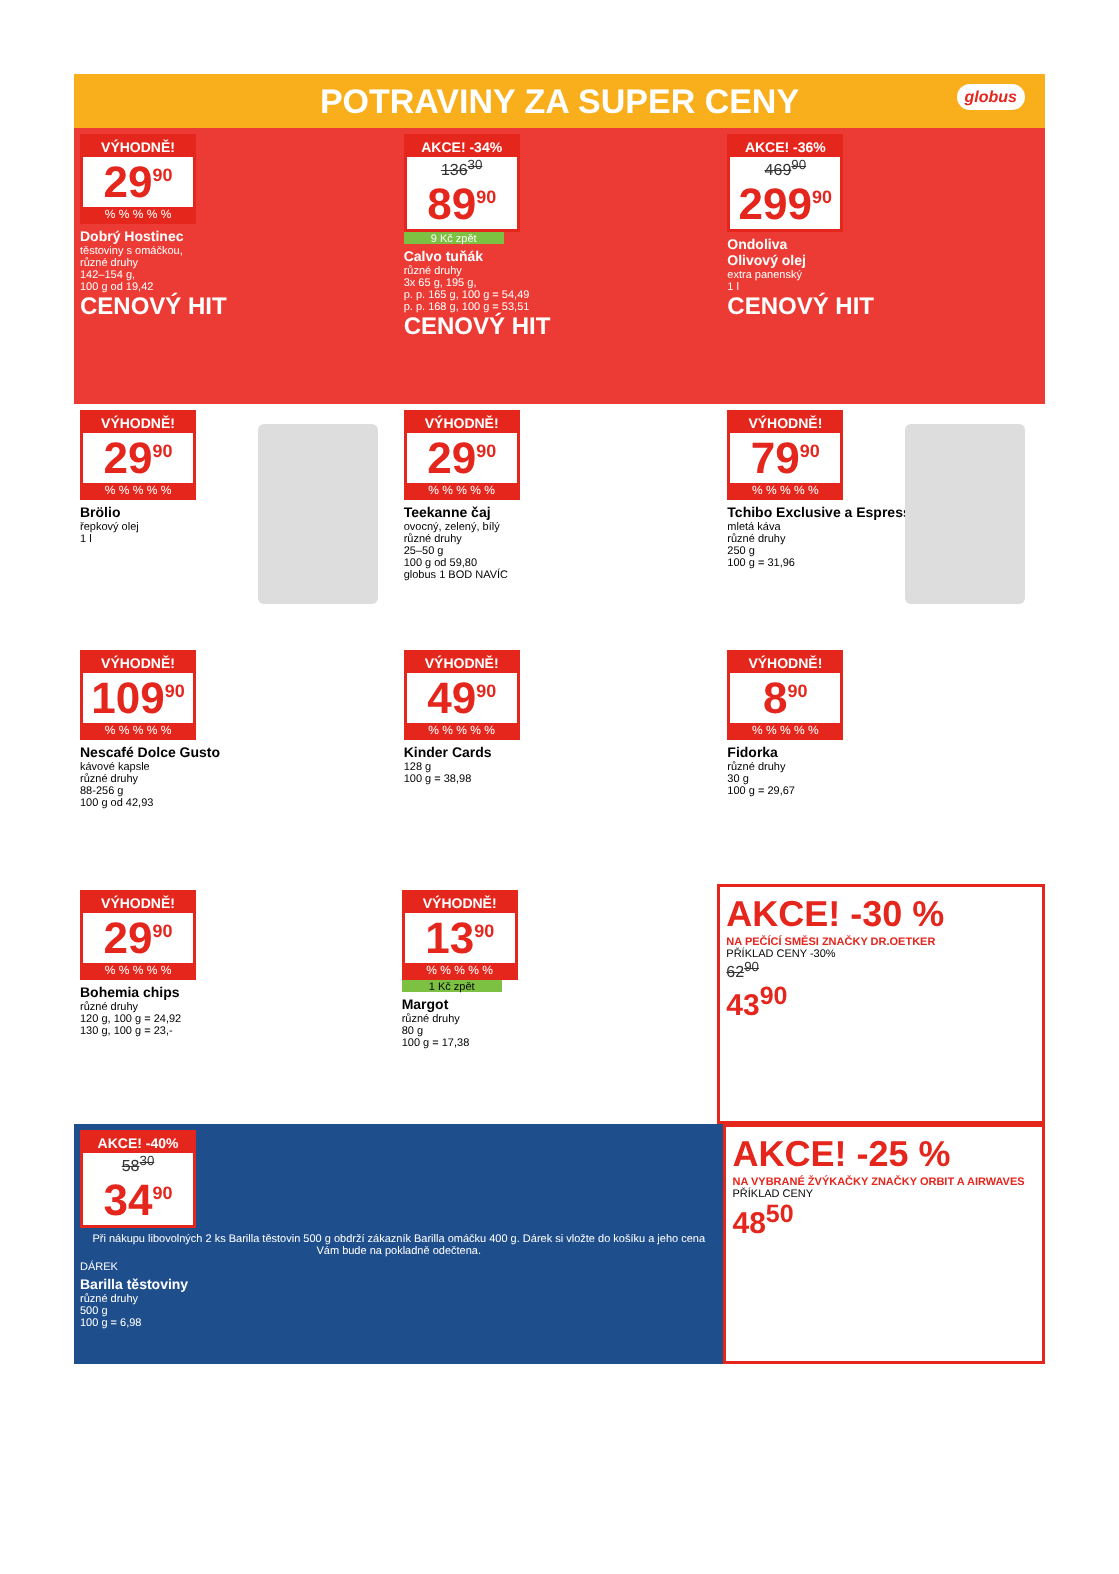POTRAVINY ZA SUPER CENY
globus
VÝHODNĚ!
29<sup>90</sup>
% % % % %
Dobrý Hostinec
těstoviny s omáčkou,
různé druhy
142–154 g,
100 g od 19,42
CENOVÝ HIT
AKCE! -34%
136<sup>30</sup>
89<sup>90</sup>
9 Kč zpět
Calvo tuňák
různé druhy
3x 65 g, 195 g,
p. p. 165 g, 100 g = 54,49
p. p. 168 g, 100 g = 53,51
CENOVÝ HIT
AKCE! -36%
469<sup>90</sup>
299<sup>90</sup>
Ondoliva
Olivový olej
extra panenský
1 l
CENOVÝ HIT
VÝHODNĚ!
29<sup>90</sup>
% % % % %
Brölio
řepkový olej
1 l
VÝHODNĚ!
29<sup>90</sup>
% % % % %
Teekanne čaj
ovocný, zelený, bílý
různé druhy
25–50 g
100 g od 59,80
globus 1 BOD NAVÍC
VÝHODNĚ!
79<sup>90</sup>
% % % % %
Tchibo Exclusive a Espresso
mletá káva
různé druhy
250 g
100 g = 31,96
VÝHODNĚ!
109<sup>90</sup>
% % % % %
Nescafé Dolce Gusto
kávové kapsle
různé druhy
88-256 g
100 g od 42,93
VÝHODNĚ!
49<sup>90</sup>
% % % % %
Kinder Cards
128 g
100 g = 38,98
VÝHODNĚ!
8<sup>90</sup>
% % % % %
Fidorka
různé druhy
30 g
100 g = 29,67
VÝHODNĚ!
29<sup>90</sup>
% % % % %
Bohemia chips
různé druhy
120 g, 100 g = 24,92
130 g, 100 g = 23,-
VÝHODNĚ!
13<sup>90</sup>
% % % % %
1 Kč zpět
Margot
různé druhy
80 g
100 g = 17,38
AKCE! -30 %
NA PEČÍCÍ SMĚSI ZNAČKY DR.OETKER
PŘÍKLAD CENY -30%
62<sup>90</sup>
43<sup>90</sup>
AKCE! -40%
58<sup>30</sup>
34<sup>90</sup>
Při nákupu libovolných 2 ks Barilla těstovin 500 g obdrží zákazník Barilla omáčku 400 g. Dárek si vložte do košíku a jeho cena Vám bude na pokladně odečtena.
DÁREK
Barilla těstoviny
různé druhy
500 g
100 g = 6,98
AKCE! -25 %
NA VYBRANÉ ŽVÝKAČKY ZNAČKY ORBIT A AIRWAVES
PŘÍKLAD CENY
48<sup>50</sup>